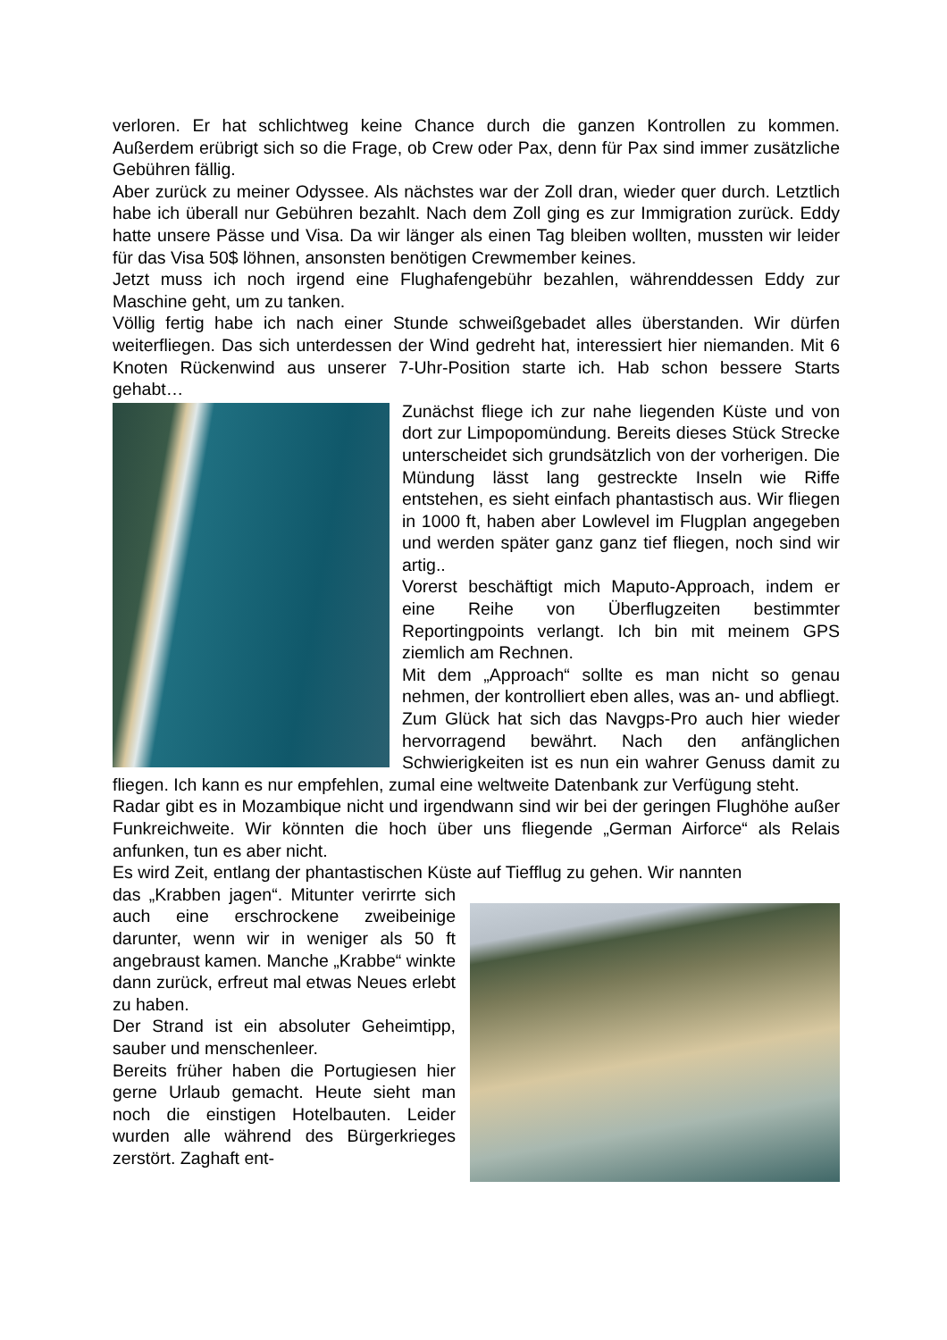verloren. Er hat schlichtweg keine Chance durch die ganzen Kontrollen zu kommen. Außerdem erübrigt sich so die Frage, ob Crew oder Pax, denn für Pax sind immer zusätzliche Gebühren fällig.
Aber zurück zu meiner Odyssee. Als nächstes war der Zoll dran, wieder quer durch. Letztlich habe ich überall nur Gebühren bezahlt. Nach dem Zoll ging es zur Immigration zurück. Eddy hatte unsere Pässe und Visa. Da wir länger als einen Tag bleiben wollten, mussten wir leider für das Visa 50$ löhnen, ansonsten benötigen Crewmember keines.
Jetzt muss ich noch irgend eine Flughafengebühr bezahlen, währenddessen Eddy zur Maschine geht, um zu tanken.
Völlig fertig habe ich nach einer Stunde schweißgebadet alles überstanden. Wir dürfen weiterfliegen. Das sich unterdessen der Wind gedreht hat, interessiert hier niemanden. Mit 6 Knoten Rückenwind aus unserer 7-Uhr-Position starte ich. Hab schon bessere Starts gehabt…
Zunächst fliege ich zur nahe liegenden Küste und von dort zur Limpopomündung. Bereits dieses Stück Strecke unterscheidet sich grundsätzlich von der vorherigen. Die Mündung lässt lang gestreckte Inseln wie Riffe entstehen, es sieht einfach phantastisch aus. Wir fliegen in 1000 ft, haben aber Lowlevel im Flugplan angegeben und werden später ganz ganz tief fliegen, noch sind wir artig..
Vorerst beschäftigt mich Maputo-Approach, indem er eine Reihe von Überflugzeiten bestimmter Reportingpoints verlangt. Ich bin mit meinem GPS ziemlich am Rechnen.
Mit dem „Approach“ sollte es man nicht so genau nehmen, der kontrolliert eben alles, was an- und abfliegt.
Zum Glück hat sich das Navgps-Pro auch hier wieder hervorragend bewährt. Nach den anfänglichen Schwierigkeiten ist es nun ein wahrer Genuss damit zu fliegen. Ich kann es nur empfehlen, zumal eine weltweite Datenbank zur Verfügung steht.
Radar gibt es in Mozambique nicht und irgendwann sind wir bei der geringen Flughöhe außer Funkreichweite. Wir könnten die hoch über uns fliegende „German Airforce“ als Relais anfunken, tun es aber nicht.
Es wird Zeit, entlang der phantastischen Küste auf Tiefflug zu gehen. Wir nannten
das „Krabben jagen“. Mitunter verirrte sich auch eine erschrockene zweibeinige darunter, wenn wir in weniger als 50 ft angebraust kamen. Manche „Krabbe“ winkte dann zurück, erfreut mal etwas Neues erlebt zu haben.
Der Strand ist ein absoluter Geheimtipp, sauber und menschenleer.
Bereits früher haben die Portugiesen hier gerne Urlaub gemacht. Heute sieht man noch die einstigen Hotelbauten. Leider wurden alle während des Bürgerkrieges zerstört. Zaghaft ent-